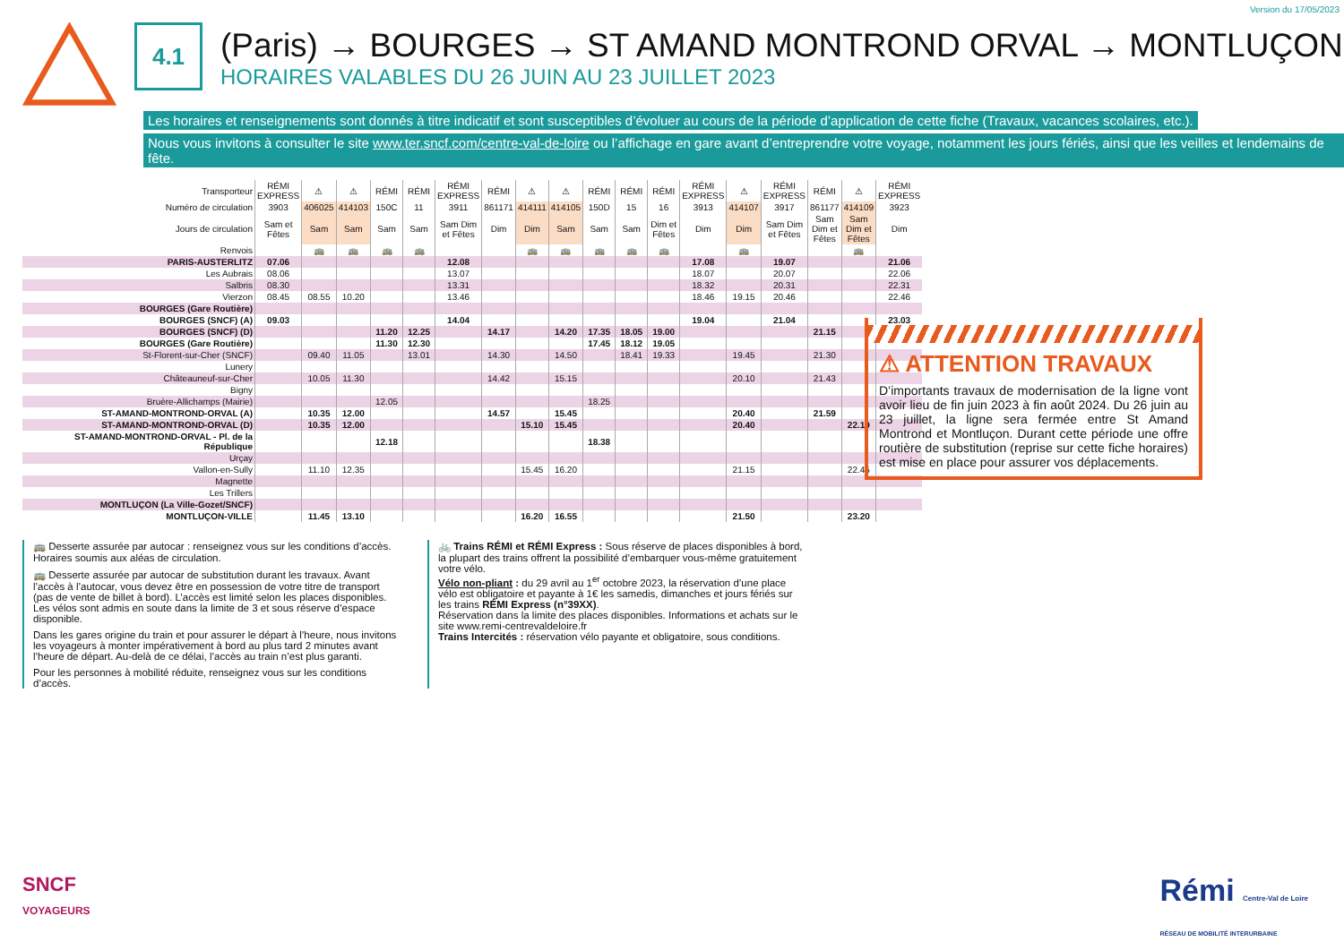Version du 17/05/2023
4.1
(Paris) → BOURGES → ST AMAND MONTROND ORVAL → MONTLUÇON
HORAIRES VALABLES DU 26 JUIN AU 23 JUILLET 2023
Les horaires et renseignements sont donnés à titre indicatif et sont susceptibles d’évoluer au cours de la période d’application de cette fiche (Travaux, vacances scolaires, etc.).
Nous vous invitons à consulter le site www.ter.sncf.com/centre-val-de-loire ou l’affichage en gare avant d’entreprendre votre voyage, notamment les jours fériés, ainsi que les veilles et lendemains de fête.
| Transporteur | RÉMI EXPRESS | ⚠ | ⚠ | RÉMI | RÉMI | RÉMI EXPRESS | RÉMI | ⚠ | ⚠ | RÉMI | RÉMI | RÉMI | RÉMI EXPRESS | ⚠ | RÉMI EXPRESS | RÉMI | ⚠ | RÉMI EXPRESS |
| --- | --- | --- | --- | --- | --- | --- | --- | --- | --- | --- | --- | --- | --- | --- | --- | --- | --- | --- |
| Numéro de circulation | 3903 | 406025 | 414103 | 150C | 11 | 3911 | 861171 | 414111 | 414105 | 150D | 15 | 16 | 3913 | 414107 | 3917 | 861177 | 414109 | 3923 |
| Jours de circulation | Sam et Fêtes | Sam | Sam | Sam | Sam | Sam Dim et Fêtes | Dim | Dim | Sam | Sam | Sam | Dim et Fêtes | Dim | Dim | Sam Dim et Fêtes | Sam Dim et Fêtes | Sam Dim et Fêtes | Dim |
| Renvois | | 🚌 | 🚌 | 🚌 | 🚌 | | | 🚌 | 🚌 | 🚌 | 🚌 | 🚌 | | 🚌 | | | 🚌 | |
| PARIS-AUSTERLITZ | 07.06 | | | | | 12.08 | | | | | | | 17.08 | | 19.07 | | | 21.06 |
| Les Aubrais | 08.06 | | | | | 13.07 | | | | | | | 18.07 | | 20.07 | | | 22.06 |
| Salbris | 08.30 | | | | | 13.31 | | | | | | | 18.32 | | 20.31 | | | 22.31 |
| Vierzon | 08.45 | 08.55 | 10.20 | | | 13.46 | | | | | | | 18.46 | 19.15 | 20.46 | | | 22.46 |
| BOURGES (Gare Routière) | | | | | | | | | | | | | | | | | | |
| BOURGES (SNCF) (A) | 09.03 | | | | | 14.04 | | | | | | | 19.04 | | 21.04 | | | 23.03 |
| BOURGES (SNCF) (D) | | | | 11.20 | 12.25 | | 14.17 | | 14.20 | 17.35 | 18.05 | 19.00 | | | | 21.15 | | |
| BOURGES (Gare Routière) | | | | 11.30 | 12.30 | | | | | 17.45 | 18.12 | 19.05 | | | | | | |
| St-Florent-sur-Cher (SNCF) | | 09.40 | 11.05 | | 13.01 | | 14.30 | | 14.50 | | 18.41 | 19.33 | | 19.45 | | 21.30 | | |
| Lunery | | | | | | | | | | | | | | | | | | |
| Châteauneuf-sur-Cher | | 10.05 | 11.30 | | | | 14.42 | | 15.15 | | | | | 20.10 | | 21.43 | | |
| Bigny | | | | | | | | | | | | | | | | | | |
| Bruère-Allichamps (Mairie) | | | | 12.05 | | | | | | 18.25 | | | | | | | | |
| ST-AMAND-MONTROND-ORVAL (A) | | 10.35 | 12.00 | | | | 14.57 | | 15.45 | | | | | 20.40 | | 21.59 | | |
| ST-AMAND-MONTROND-ORVAL (D) | | 10.35 | 12.00 | | | | | 15.10 | 15.45 | | | | | 20.40 | | | 22.10 | |
| ST-AMAND-MONTROND-ORVAL - Pl. de la République | | | | 12.18 | | | | | | 18.38 | | | | | | | | |
| Urçay | | | | | | | | | | | | | | | | | | |
| Vallon-en-Sully | | 11.10 | 12.35 | | | | | 15.45 | 16.20 | | | | | 21.15 | | | 22.45 | |
| Magnette | | | | | | | | | | | | | | | | | | |
| Les Trillers | | | | | | | | | | | | | | | | | | |
| MONTLUÇON (La Ville-Gozet/SNCF) | | | | | | | | | | | | | | | | | | |
| MONTLUÇON-VILLE | | 11.45 | 13.10 | | | | | 16.20 | 16.55 | | | | | 21.50 | | | 23.20 | |
⚠ ATTENTION TRAVAUX
D’importants travaux de modernisation de la ligne vont avoir lieu de fin juin 2023 à fin août 2024. Du 26 juin au 23 juillet, la ligne sera fermée entre St Amand Montrond et Montluçon. Durant cette période une offre routière de substitution (reprise sur cette fiche horaires) est mise en place pour assurer vos déplacements.
🚌 Desserte assurée par autocar : renseignez vous sur les conditions d’accès. Horaires soumis aux aléas de circulation.
🚌 Desserte assurée par autocar de substitution durant les travaux. Avant l’accès à l’autocar, vous devez être en possession de votre titre de transport (pas de vente de billet à bord). L’accès est limité selon les places disponibles. Les vélos sont admis en soute dans la limite de 3 et sous réserve d’espace disponible.
Dans les gares origine du train et pour assurer le départ à l’heure, nous invitons les voyageurs à monter impérativement à bord au plus tard 2 minutes avant l’heure de départ. Au-delà de ce délai, l’accès au train n’est plus garanti.
Pour les personnes à mobilité réduite, renseignez vous sur les conditions d’accès.
🚲 Trains RÉMI et RÉMI Express : Sous réserve de places disponibles à bord, la plupart des trains offrent la possibilité d’embarquer vous-même gratuitement votre vélo.
Vélo non-pliant : du 29 avril au 1<sup>er</sup> octobre 2023, la réservation d’une place vélo est obligatoire et payante à 1€ les samedis, dimanches et jours fériés sur les trains RÉMI Express (n°39XX).
Réservation dans la limite des places disponibles. Informations et achats sur le site www.remi-centrevaldeloire.fr
Trains Intercités : réservation vélo payante et obligatoire, sous conditions.
SNCF
VOYAGEURS
Rémi Centre-Val de Loire
RÉSEAU DE MOBILITÉ INTERURBAINE